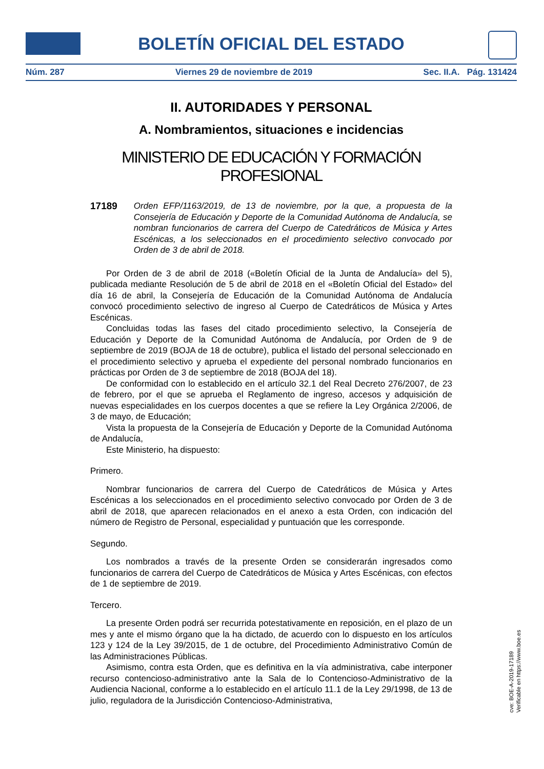BOLETÍN OFICIAL DEL ESTADO
Núm. 287 Viernes 29 de noviembre de 2019 Sec. II.A. Pág. 131424
II. AUTORIDADES Y PERSONAL
A. Nombramientos, situaciones e incidencias
MINISTERIO DE EDUCACIÓN Y FORMACIÓN PROFESIONAL
17189 Orden EFP/1163/2019, de 13 de noviembre, por la que, a propuesta de la Consejería de Educación y Deporte de la Comunidad Autónoma de Andalucía, se nombran funcionarios de carrera del Cuerpo de Catedráticos de Música y Artes Escénicas, a los seleccionados en el procedimiento selectivo convocado por Orden de 3 de abril de 2018.
Por Orden de 3 de abril de 2018 («Boletín Oficial de la Junta de Andalucía» del 5), publicada mediante Resolución de 5 de abril de 2018 en el «Boletín Oficial del Estado» del día 16 de abril, la Consejería de Educación de la Comunidad Autónoma de Andalucía convocó procedimiento selectivo de ingreso al Cuerpo de Catedráticos de Música y Artes Escénicas.
Concluidas todas las fases del citado procedimiento selectivo, la Consejería de Educación y Deporte de la Comunidad Autónoma de Andalucía, por Orden de 9 de septiembre de 2019 (BOJA de 18 de octubre), publica el listado del personal seleccionado en el procedimiento selectivo y aprueba el expediente del personal nombrado funcionarios en prácticas por Orden de 3 de septiembre de 2018 (BOJA del 18).
De conformidad con lo establecido en el artículo 32.1 del Real Decreto 276/2007, de 23 de febrero, por el que se aprueba el Reglamento de ingreso, accesos y adquisición de nuevas especialidades en los cuerpos docentes a que se refiere la Ley Orgánica 2/2006, de 3 de mayo, de Educación;
Vista la propuesta de la Consejería de Educación y Deporte de la Comunidad Autónoma de Andalucía,
Este Ministerio, ha dispuesto:
Primero.
Nombrar funcionarios de carrera del Cuerpo de Catedráticos de Música y Artes Escénicas a los seleccionados en el procedimiento selectivo convocado por Orden de 3 de abril de 2018, que aparecen relacionados en el anexo a esta Orden, con indicación del número de Registro de Personal, especialidad y puntuación que les corresponde.
Segundo.
Los nombrados a través de la presente Orden se considerarán ingresados como funcionarios de carrera del Cuerpo de Catedráticos de Música y Artes Escénicas, con efectos de 1 de septiembre de 2019.
Tercero.
La presente Orden podrá ser recurrida potestativamente en reposición, en el plazo de un mes y ante el mismo órgano que la ha dictado, de acuerdo con lo dispuesto en los artículos 123 y 124 de la Ley 39/2015, de 1 de octubre, del Procedimiento Administrativo Común de las Administraciones Públicas.
Asimismo, contra esta Orden, que es definitiva en la vía administrativa, cabe interponer recurso contencioso-administrativo ante la Sala de lo Contencioso-Administrativo de la Audiencia Nacional, conforme a lo establecido en el artículo 11.1 de la Ley 29/1998, de 13 de julio, reguladora de la Jurisdicción Contencioso-Administrativa,
cve: BOE-A-2019-17189
Verificable en https://www.boe.es